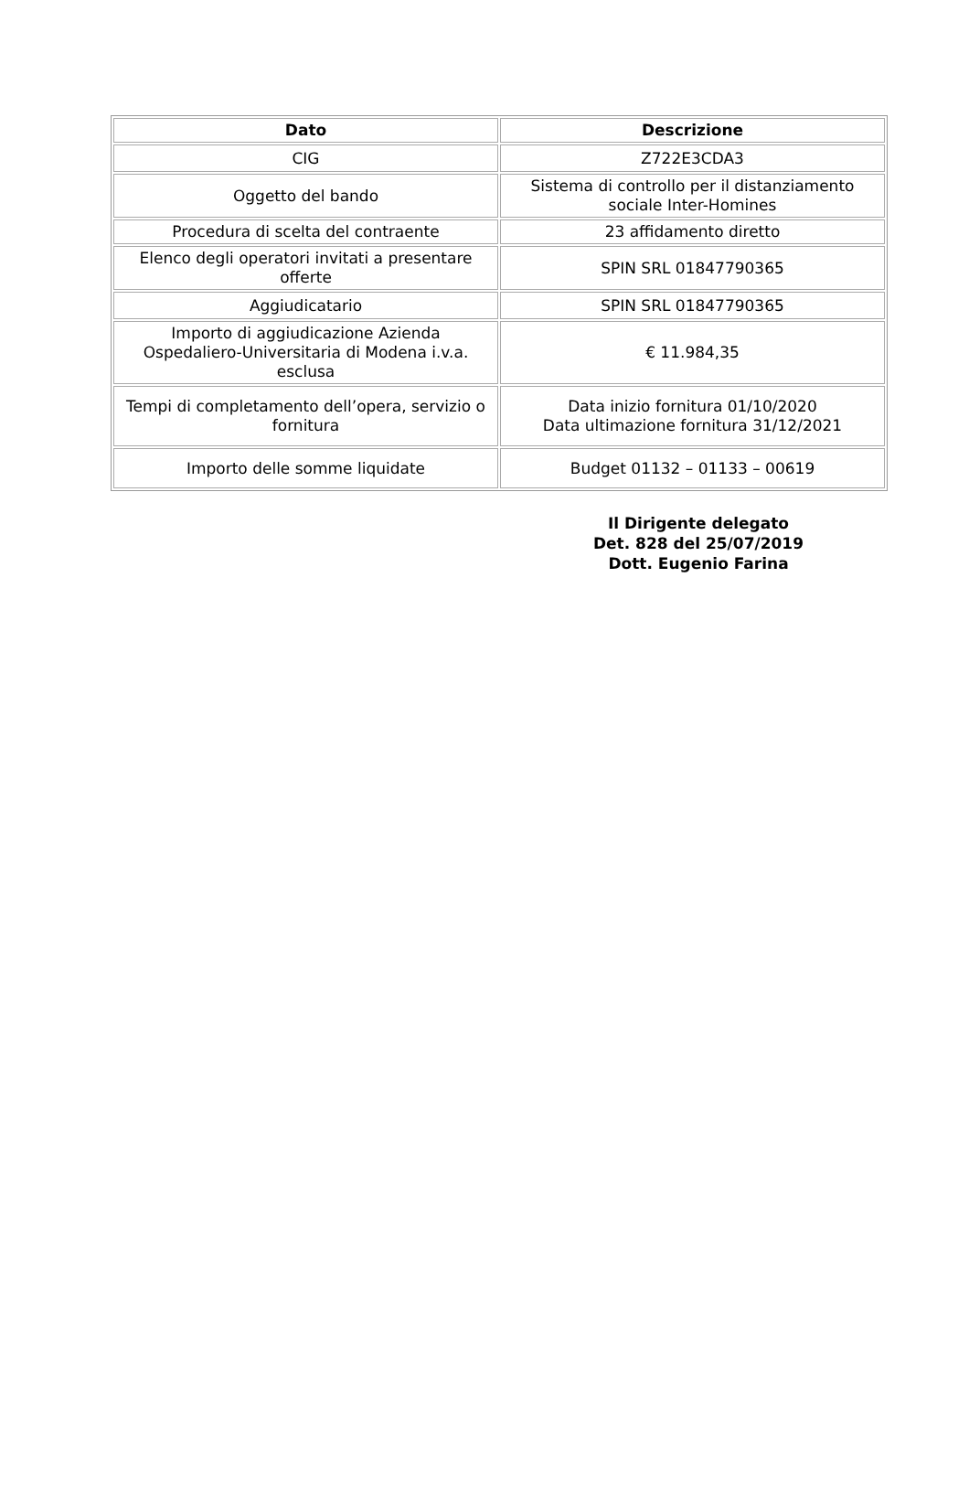| Dato | Descrizione |
| --- | --- |
| CIG | Z722E3CDA3 |
| Oggetto del bando | Sistema di controllo per il distanziamento sociale Inter-Homines |
| Procedura di scelta del contraente | 23 affidamento diretto |
| Elenco degli operatori invitati a presentare offerte | SPIN SRL 01847790365 |
| Aggiudicatario | SPIN SRL 01847790365 |
| Importo di aggiudicazione Azienda Ospedaliero-Universitaria di Modena i.v.a. esclusa | € 11.984,35 |
| Tempi di completamento dell’opera, servizio o fornitura | Data inizio fornitura 01/10/2020 Data ultimazione fornitura 31/12/2021 |
| Importo delle somme liquidate | Budget 01132 – 01133 – 00619 |
Il Dirigente delegato
Det. 828 del 25/07/2019
Dott. Eugenio Farina